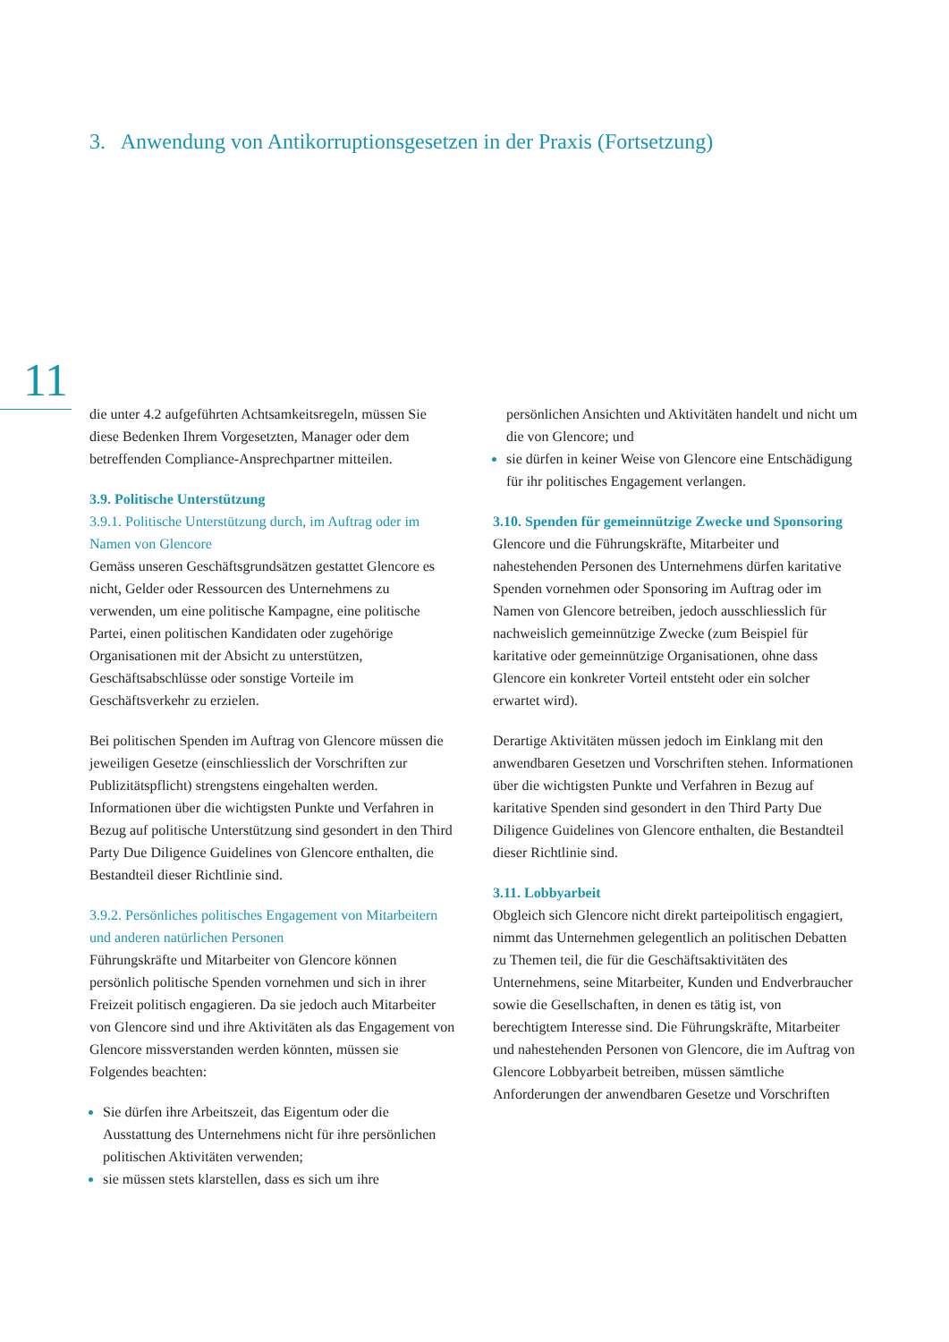3. Anwendung von Antikorruptionsgesetzen in der Praxis (Fortsetzung)
11
die unter 4.2 aufgeführten Achtsamkeitsregeln, müssen Sie diese Bedenken Ihrem Vorgesetzten, Manager oder dem betreffenden Compliance-Ansprechpartner mitteilen.
3.9. Politische Unterstützung
3.9.1. Politische Unterstützung durch, im Auftrag oder im Namen von Glencore
Gemäss unseren Geschäftsgrundsätzen gestattet Glencore es nicht, Gelder oder Ressourcen des Unternehmens zu verwenden, um eine politische Kampagne, eine politische Partei, einen politischen Kandidaten oder zugehörige Organisationen mit der Absicht zu unterstützen, Geschäftsabschlüsse oder sonstige Vorteile im Geschäftsverkehr zu erzielen.
Bei politischen Spenden im Auftrag von Glencore müssen die jeweiligen Gesetze (einschliesslich der Vorschriften zur Publizitätspflicht) strengstens eingehalten werden. Informationen über die wichtigsten Punkte und Verfahren in Bezug auf politische Unterstützung sind gesondert in den Third Party Due Diligence Guidelines von Glencore enthalten, die Bestandteil dieser Richtlinie sind.
3.9.2. Persönliches politisches Engagement von Mitarbeitern und anderen natürlichen Personen
Führungskräfte und Mitarbeiter von Glencore können persönlich politische Spenden vornehmen und sich in ihrer Freizeit politisch engagieren. Da sie jedoch auch Mitarbeiter von Glencore sind und ihre Aktivitäten als das Engagement von Glencore missverstanden werden könnten, müssen sie Folgendes beachten:
Sie dürfen ihre Arbeitszeit, das Eigentum oder die Ausstattung des Unternehmens nicht für ihre persönlichen politischen Aktivitäten verwenden;
sie müssen stets klarstellen, dass es sich um ihre
persönlichen Ansichten und Aktivitäten handelt und nicht um die von Glencore; und
sie dürfen in keiner Weise von Glencore eine Entschädigung für ihr politisches Engagement verlangen.
3.10. Spenden für gemeinnützige Zwecke und Sponsoring
Glencore und die Führungskräfte, Mitarbeiter und nahestehenden Personen des Unternehmens dürfen karitative Spenden vornehmen oder Sponsoring im Auftrag oder im Namen von Glencore betreiben, jedoch ausschliesslich für nachweislich gemeinnützige Zwecke (zum Beispiel für karitative oder gemeinnützige Organisationen, ohne dass Glencore ein konkreter Vorteil entsteht oder ein solcher erwartet wird).
Derartige Aktivitäten müssen jedoch im Einklang mit den anwendbaren Gesetzen und Vorschriften stehen. Informationen über die wichtigsten Punkte und Verfahren in Bezug auf karitative Spenden sind gesondert in den Third Party Due Diligence Guidelines von Glencore enthalten, die Bestandteil dieser Richtlinie sind.
3.11. Lobbyarbeit
Obgleich sich Glencore nicht direkt parteipolitisch engagiert, nimmt das Unternehmen gelegentlich an politischen Debatten zu Themen teil, die für die Geschäftsaktivitäten des Unternehmens, seine Mitarbeiter, Kunden und Endverbraucher sowie die Gesellschaften, in denen es tätig ist, von berechtigtem Interesse sind. Die Führungskräfte, Mitarbeiter und nahestehenden Personen von Glencore, die im Auftrag von Glencore Lobbyarbeit betreiben, müssen sämtliche Anforderungen der anwendbaren Gesetze und Vorschriften